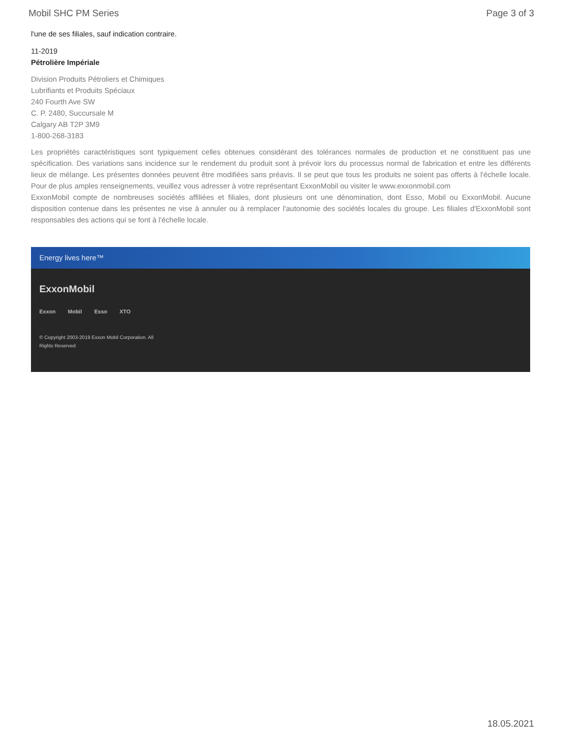Mobil SHC PM Series Page 3 of 3
l'une de ses filiales, sauf indication contraire.
11-2019
Pétrolière Impériale
Division Produits Pétroliers et Chimiques
Lubrifiants et Produits Spéciaux
240 Fourth Ave SW
C. P. 2480, Succursale M
Calgary AB T2P 3M9
1-800-268-3183
Les propriétés caractéristiques sont typiquement celles obtenues considérant des tolérances normales de production et ne constituent pas une spécification. Des variations sans incidence sur le rendement du produit sont à prévoir lors du processus normal de fabrication et entre les différents lieux de mélange. Les présentes données peuvent être modifiées sans préavis. Il se peut que tous les produits ne soient pas offerts à l'échelle locale. Pour de plus amples renseignements, veuillez vous adresser à votre représentant ExxonMobil ou visiter le www.exxonmobil.com
ExxonMobil compte de nombreuses sociétés affiliées et filiales, dont plusieurs ont une dénomination, dont Esso, Mobil ou ExxonMobil. Aucune disposition contenue dans les présentes ne vise à annuler ou à remplacer l'autonomie des sociétés locales du groupe. Les filiales d'ExxonMobil sont responsables des actions qui se font à l'échelle locale.
Energy lives here™
ExxonMobil
Exxon Mobil Esso XTO
© Copyright 2003-2019 Exxon Mobil Corporation. All Rights Reserved
18.05.2021